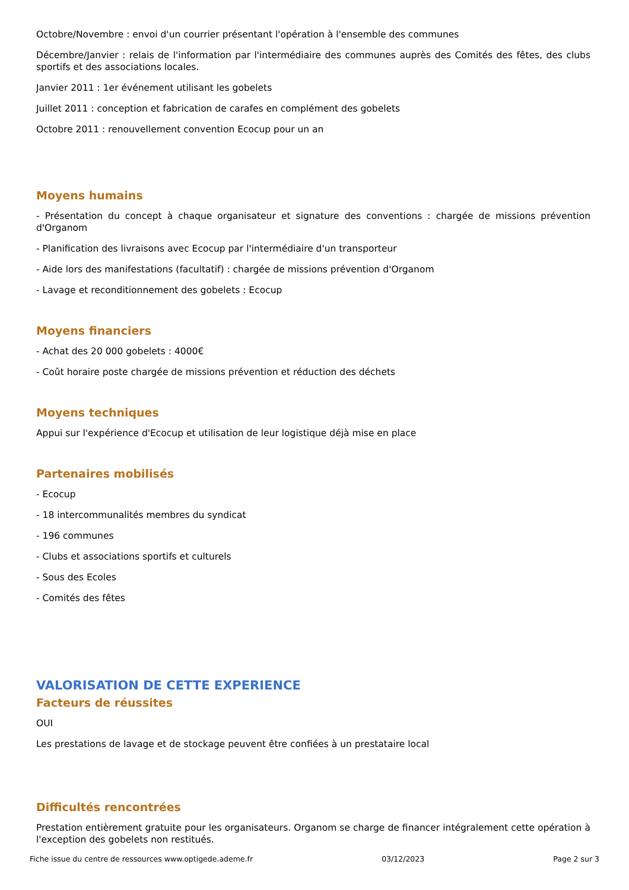Octobre/Novembre : envoi d'un courrier présentant l'opération à l'ensemble des communes
Décembre/Janvier : relais de l'information par l'intermédiaire des communes auprès des Comités des fêtes, des clubs sportifs et des associations locales.
Janvier 2011 : 1er événement utilisant les gobelets
Juillet 2011 : conception et fabrication de carafes en complément des gobelets
Octobre 2011 : renouvellement convention Ecocup pour un an
Moyens humains
- Présentation du concept à chaque organisateur et signature des conventions : chargée de missions prévention d'Organom
- Planification des livraisons avec Ecocup par l'intermédiaire d'un transporteur
- Aide lors des manifestations (facultatif) : chargée de missions prévention d'Organom
- Lavage et reconditionnement des gobelets : Ecocup
Moyens financiers
- Achat des 20 000 gobelets : 4000€
- Coût horaire poste chargée de missions prévention et réduction des déchets
Moyens techniques
Appui sur l'expérience d'Ecocup et utilisation de leur logistique déjà mise en place
Partenaires mobilisés
- Ecocup
- 18 intercommunalités membres du syndicat
- 196 communes
- Clubs et associations sportifs et culturels
- Sous des Ecoles
- Comités des fêtes
VALORISATION DE CETTE EXPERIENCE
Facteurs de réussites
OUI
Les prestations de lavage et de stockage peuvent être confiées à un prestataire local
Difficultés rencontrées
Prestation entièrement gratuite pour les organisateurs. Organom se charge de financer intégralement cette opération à l'exception des gobelets non restitués.
Fiche issue du centre de ressources www.optigede.ademe.fr 03/12/2023 Page 2 sur 3